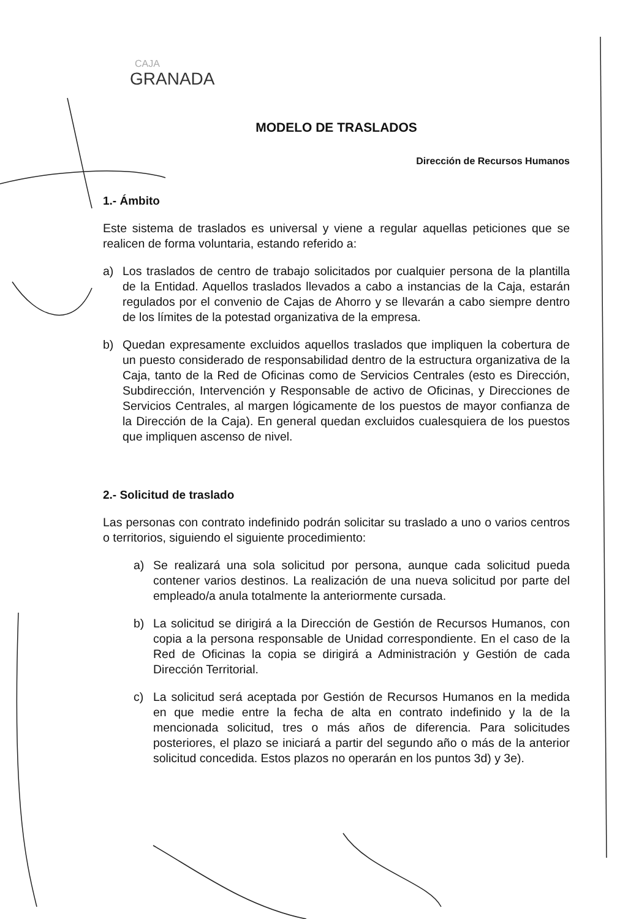CAJA
GRANADA
MODELO DE TRASLADOS
Dirección de Recursos Humanos
1.- Ámbito
Este sistema de traslados es universal y viene a regular aquellas peticiones que se realicen de forma voluntaria, estando referido a:
a) Los traslados de centro de trabajo solicitados por cualquier persona de la plantilla de la Entidad. Aquellos traslados llevados a cabo a instancias de la Caja, estarán regulados por el convenio de Cajas de Ahorro y se llevarán a cabo siempre dentro de los límites de la potestad organizativa de la empresa.
b) Quedan expresamente excluidos aquellos traslados que impliquen la cobertura de un puesto considerado de responsabilidad dentro de la estructura organizativa de la Caja, tanto de la Red de Oficinas como de Servicios Centrales (esto es Dirección, Subdirección, Intervención y Responsable de activo de Oficinas, y Direcciones de Servicios Centrales, al margen lógicamente de los puestos de mayor confianza de la Dirección de la Caja). En general quedan excluidos cualesquiera de los puestos que impliquen ascenso de nivel.
2.- Solicitud de traslado
Las personas con contrato indefinido podrán solicitar su traslado a uno o varios centros o territorios, siguiendo el siguiente procedimiento:
a) Se realizará una sola solicitud por persona, aunque cada solicitud pueda contener varios destinos. La realización de una nueva solicitud por parte del empleado/a anula totalmente la anteriormente cursada.
b) La solicitud se dirigirá a la Dirección de Gestión de Recursos Humanos, con copia a la persona responsable de Unidad correspondiente. En el caso de la Red de Oficinas la copia se dirigirá a Administración y Gestión de cada Dirección Territorial.
c) La solicitud será aceptada por Gestión de Recursos Humanos en la medida en que medie entre la fecha de alta en contrato indefinido y la de la mencionada solicitud, tres o más años de diferencia. Para solicitudes posteriores, el plazo se iniciará a partir del segundo año o más de la anterior solicitud concedida. Estos plazos no operarán en los puntos 3d) y 3e).